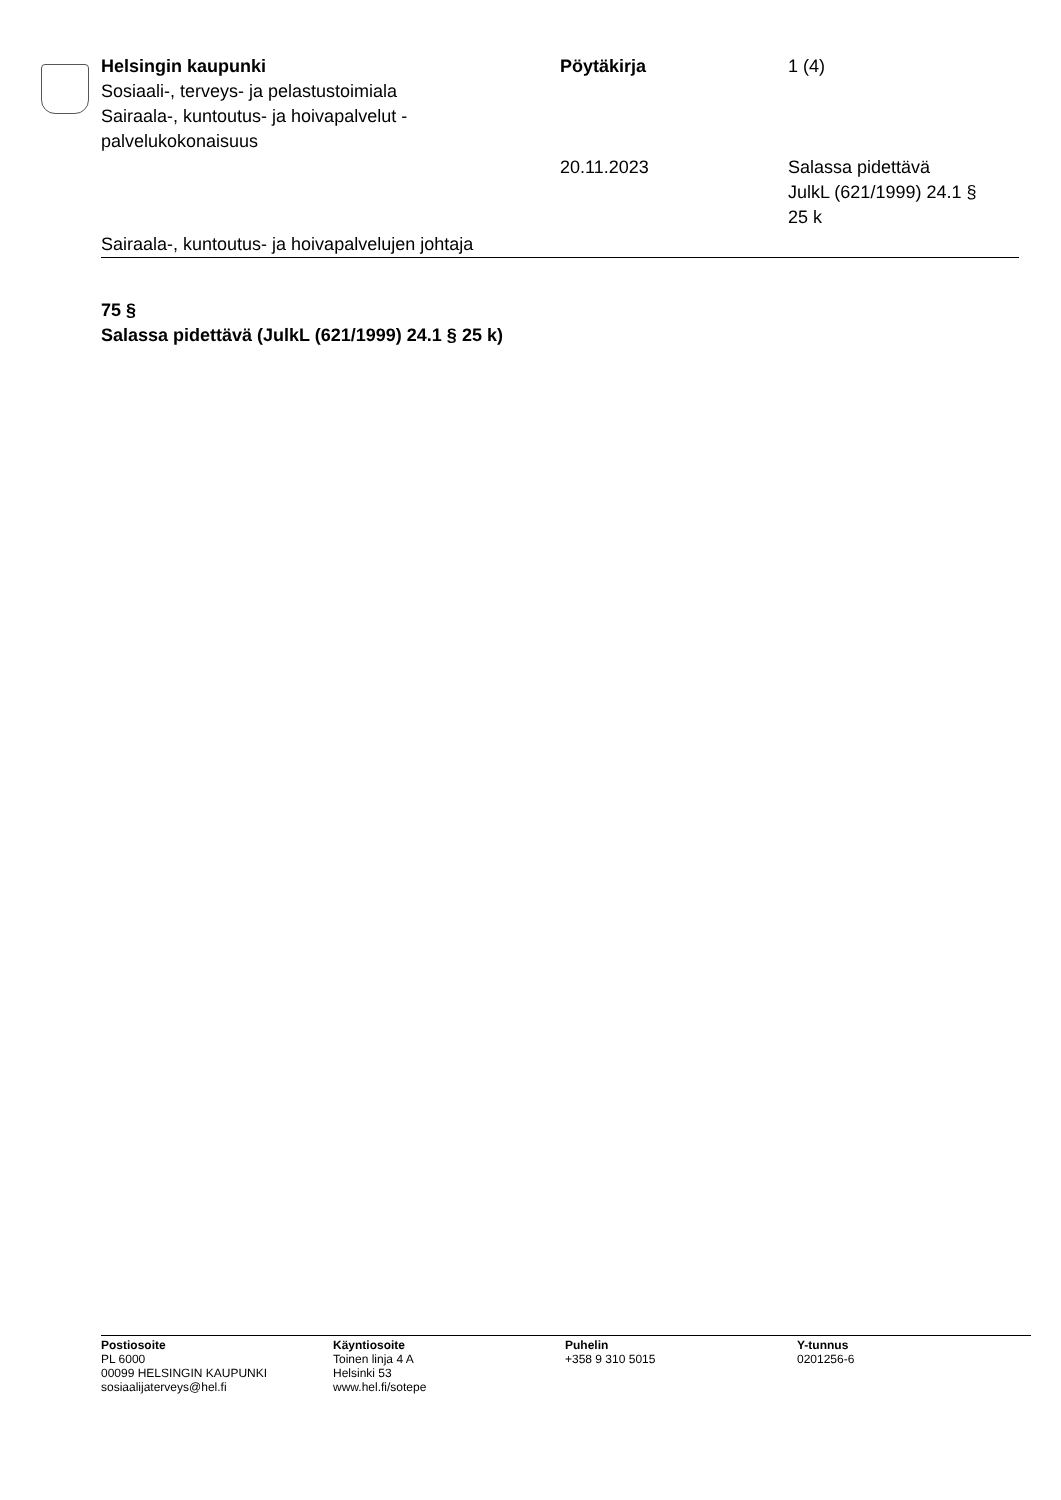Helsingin kaupunki
Sosiaali-, terveys- ja pelastustoimiala
Sairaala-, kuntoutus- ja hoivapalvelut - palvelukokonaisuus
Pöytäkirja 1 (4)
20.11.2023 Salassa pidettävä
JulkL (621/1999) 24.1 §
25 k
Sairaala-, kuntoutus- ja hoivapalvelujen johtaja
75 §
Salassa pidettävä (JulkL (621/1999) 24.1 § 25 k)
Postiosoite
PL 6000
00099 HELSINGIN KAUPUNKI
sosiaalijaterveys@hel.fi
Käyntiosoite
Toinen linja 4 A
Helsinki 53
www.hel.fi/sotepe
Puhelin
+358 9 310 5015
Y-tunnus
0201256-6